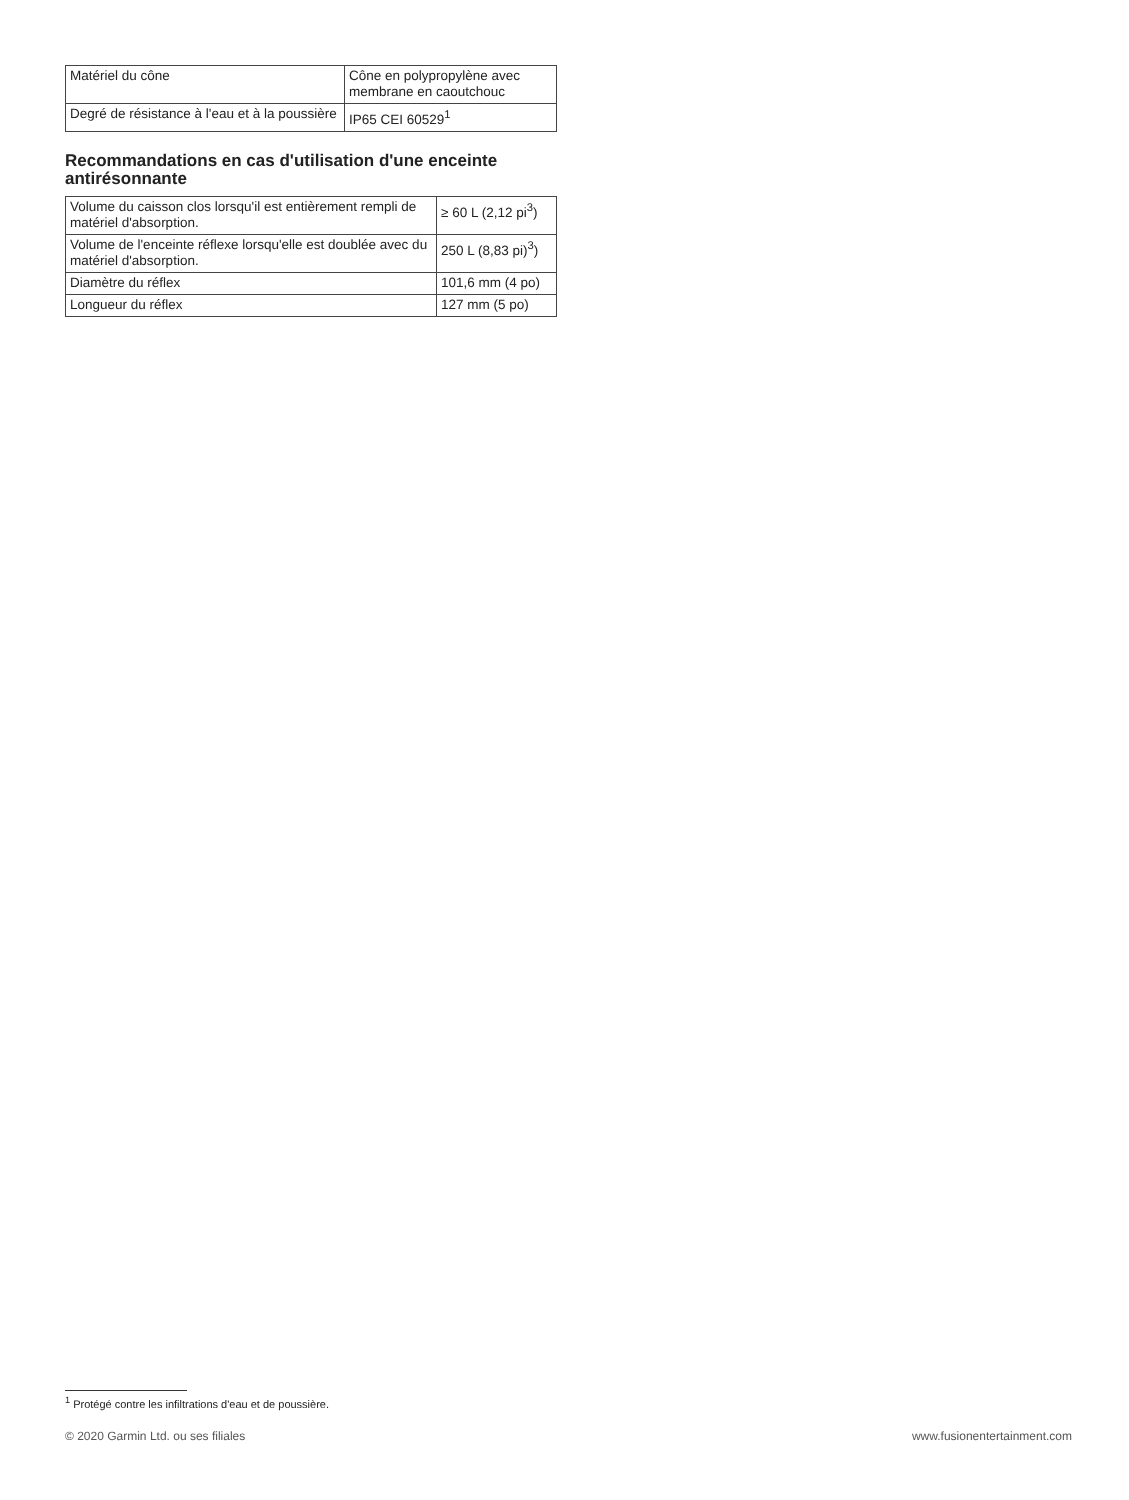| Matériel du cône | Cône en polypropylène avec membrane en caoutchouc |
| Degré de résistance à l'eau et à la poussière | IP65 CEI 60529<sup>1</sup> |
Recommandations en cas d'utilisation d'une enceinte antirésonnante
| Volume du caisson clos lorsqu'il est entièrement rempli de matériel d'absorption. | ≥ 60 L (2,12 pi<sup>3</sup>) |
| Volume de l'enceinte réflexe lorsqu'elle est doublée avec du matériel d'absorption. | 250 L (8,83 pi)<sup>3</sup>) |
| Diamètre du réflex | 101,6 mm (4 po) |
| Longueur du réflex | 127 mm (5 po) |
<sup>1</sup> Protégé contre les infiltrations d'eau et de poussière.
© 2020 Garmin Ltd. ou ses filiales www.fusionentertainment.com